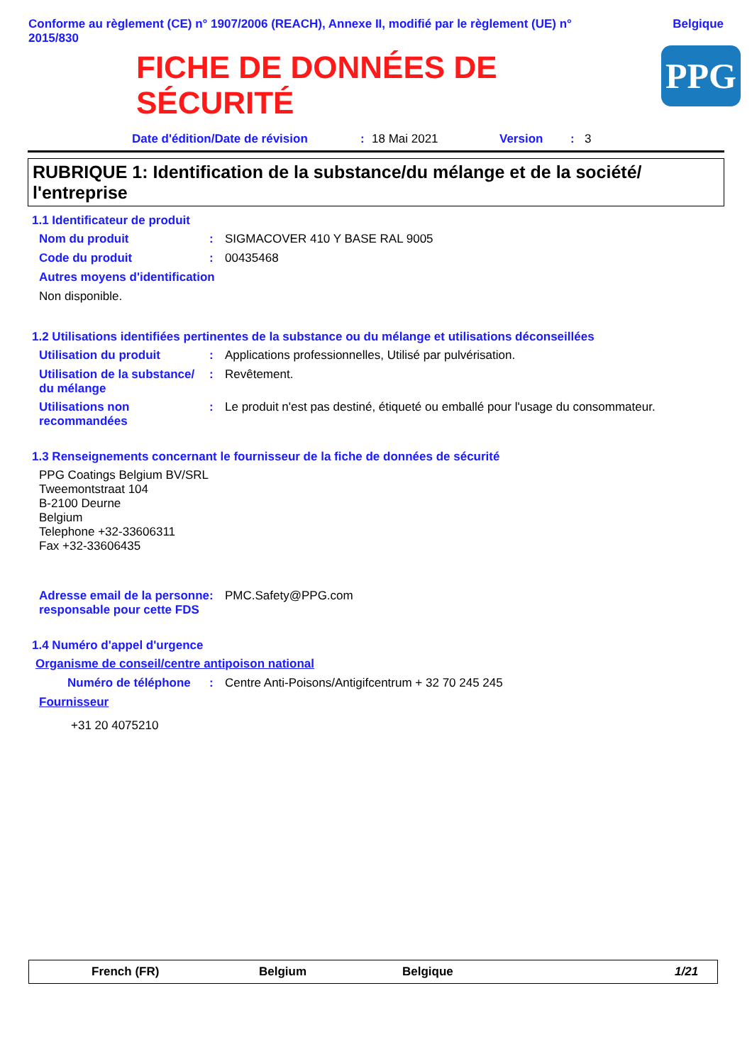Conforme au règlement (CE) n° 1907/2006 (REACH), Annexe II, modifié par le règlement (UE) n° 2015/830
Belgique
FICHE DE DONNÉES DE
SÉCURITÉ
PPG
Date d'édition/Date de révision: 18 Mai 2021 Version: 3
RUBRIQUE 1: Identification de la substance/du mélange et de la société/ l'entreprise
1.1 Identificateur de produit
Nom du produit: SIGMACOVER 410 Y BASE RAL 9005
Code du produit: 00435468
Autres moyens d'identification
Non disponible.
1.2 Utilisations identifiées pertinentes de la substance ou du mélange et utilisations déconseillées
Utilisation du produit: Applications professionnelles, Utilisé par pulvérisation.
Utilisation de la substance/ du mélange: Revêtement.
Utilisations non recommandées: Le produit n'est pas destiné, étiqueté ou emballé pour l'usage du consommateur.
1.3 Renseignements concernant le fournisseur de la fiche de données de sécurité
PPG Coatings Belgium BV/SRL
Tweemontstraat 104
B-2100 Deurne
Belgium
Telephone +32-33606311
Fax +32-33606435
Adresse email de la personne responsable pour cette FDS: PMC.Safety@PPG.com
1.4 Numéro d'appel d'urgence
Organisme de conseil/centre antipoison national
Numéro de téléphone: Centre Anti-Poisons/Antigifcentrum + 32 70 245 245
Fournisseur
+31 20 4075210
French (FR) Belgium Belgique 1/21